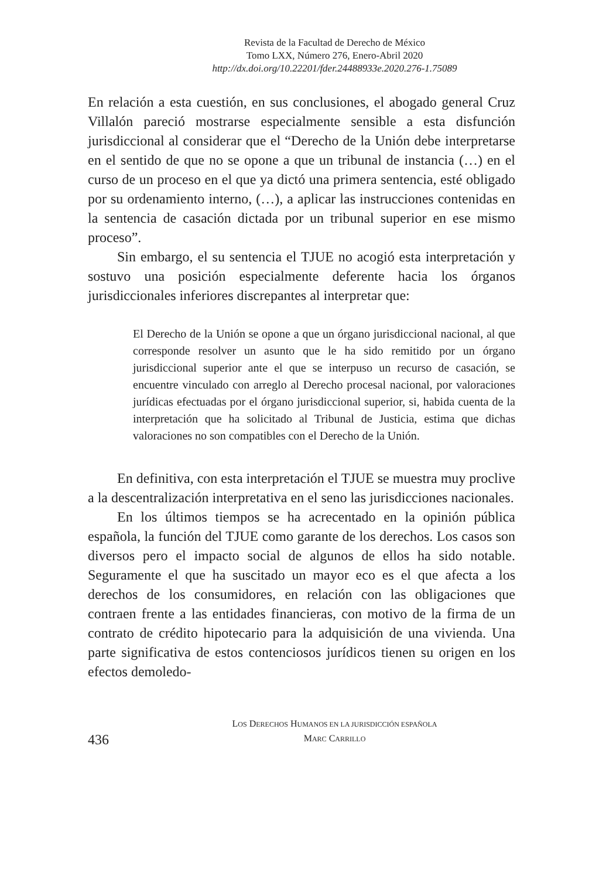Revista de la Facultad de Derecho de México
Tomo LXX, Número 276, Enero-Abril 2020
http://dx.doi.org/10.22201/fder.24488933e.2020.276-1.75089
En relación a esta cuestión, en sus conclusiones, el abogado general Cruz Villalón pareció mostrarse especialmente sensible a esta disfunción jurisdiccional al considerar que el “Derecho de la Unión debe interpretarse en el sentido de que no se opone a que un tribunal de instancia (…) en el curso de un proceso en el que ya dictó una primera sentencia, esté obligado por su ordenamiento interno, (…), a aplicar las instrucciones contenidas en la sentencia de casación dictada por un tribunal superior en ese mismo proceso”.
Sin embargo, el su sentencia el TJUE no acogió esta interpretación y sostuvo una posición especialmente deferente hacia los órganos jurisdiccionales inferiores discrepantes al interpretar que:
El Derecho de la Unión se opone a que un órgano jurisdiccional nacional, al que corresponde resolver un asunto que le ha sido remitido por un órgano jurisdiccional superior ante el que se interpuso un recurso de casación, se encuentre vinculado con arreglo al Derecho procesal nacional, por valoraciones jurídicas efectuadas por el órgano jurisdiccional superior, si, habida cuenta de la interpretación que ha solicitado al Tribunal de Justicia, estima que dichas valoraciones no son compatibles con el Derecho de la Unión.
En definitiva, con esta interpretación el TJUE se muestra muy proclive a la descentralización interpretativa en el seno las jurisdicciones nacionales.
En los últimos tiempos se ha acrecentado en la opinión pública española, la función del TJUE como garante de los derechos. Los casos son diversos pero el impacto social de algunos de ellos ha sido notable. Seguramente el que ha suscitado un mayor eco es el que afecta a los derechos de los consumidores, en relación con las obligaciones que contraen frente a las entidades financieras, con motivo de la firma de un contrato de crédito hipotecario para la adquisición de una vivienda. Una parte significativa de estos contenciosos jurídicos tienen su origen en los efectos demoledo-
LOS DERECHOS HUMANOS EN LA JURISDICCIÓN ESPAÑOLA
MARC CARRILLO
436